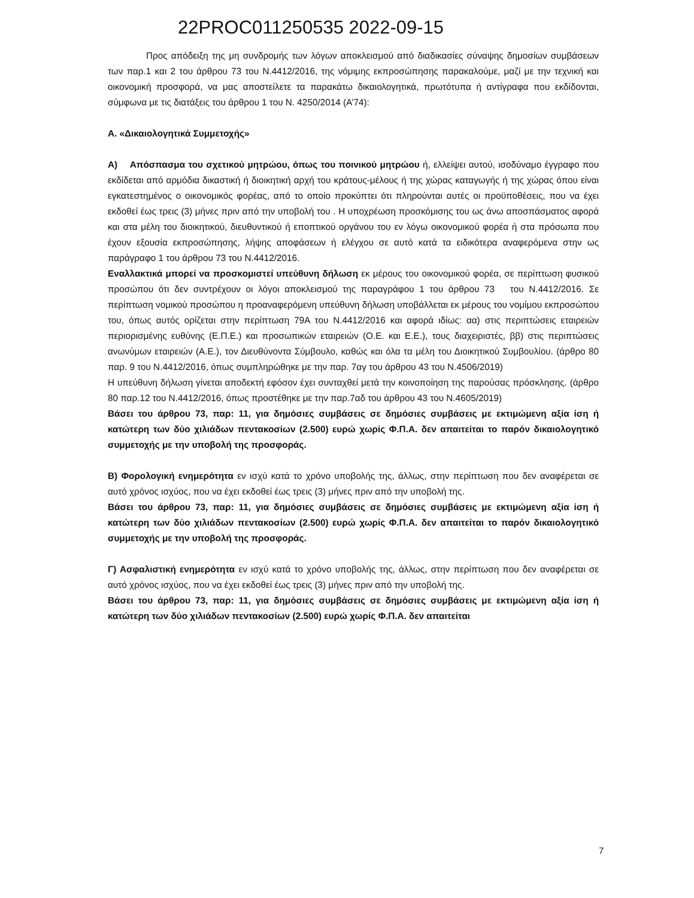22PROC011250535 2022-09-15
Προς απόδειξη της μη συνδρομής των λόγων αποκλεισμού από διαδικασίες σύναψης δημοσίων συμβάσεων των παρ.1 και 2 του άρθρου 73 του Ν.4412/2016, της νόμιμης εκπροσώπησης παρακαλούμε, μαζί με την τεχνική και οικονομική προσφορά, να μας αποστείλετε τα παρακάτω δικαιολογητικά, πρωτότυπα ή αντίγραφα που εκδίδονται, σύμφωνα με τις διατάξεις του άρθρου 1 του Ν. 4250/2014 (Α’74):
Α. «Δικαιολογητικά Συμμετοχής»
Α) Απόσπασμα του σχετικού μητρώου, όπως του ποινικού μητρώου ή, ελλείψει αυτού, ισοδύναμο έγγραφο που εκδίδεται από αρμόδια δικαστική ή διοικητική αρχή του κράτους-μέλους ή της χώρας καταγωγής ή της χώρας όπου είναι εγκατεστημένος ο οικονομικός φορέας, από το οποίο προκύπτει ότι πληρούνται αυτές οι προϋποθέσεις, που να έχει εκδοθεί έως τρεις (3) μήνες πριν από την υποβολή του . Η υποχρέωση προσκόμισης του ως άνω αποσπάσματος αφορά και στα μέλη του διοικητικού, διευθυντικού ή εποπτικού οργάνου του εν λόγω οικονομικού φορέα ή στα πρόσωπα που έχουν εξουσία εκπροσώπησης, λήψης αποφάσεων ή ελέγχου σε αυτό κατά τα ειδικότερα αναφερόμενα στην ως παράγραφο 1 του άρθρου 73 του Ν.4412/2016.
Εναλλακτικά μπορεί να προσκομιστεί υπεύθυνη δήλωση εκ μέρους του οικονομικού φορέα, σε περίπτωση φυσικού προσώπου ότι δεν συντρέχουν οι λόγοι αποκλεισμού της παραγράφου 1 του άρθρου 73 του Ν.4412/2016. Σε περίπτωση νομικού προσώπου η προαναφερόμενη υπεύθυνη δήλωση υποβάλλεται εκ μέρους του νομίμου εκπροσώπου του, όπως αυτός ορίζεται στην περίπτωση 79Α του Ν.4412/2016 και αφορά ιδίως: αα) στις περιπτώσεις εταιρειών περιορισμένης ευθύνης (Ε.Π.Ε.) και προσωπικών εταιρειών (Ο.Ε. και Ε.Ε.), τους διαχειριστές, ββ) στις περιπτώσεις ανωνύμων εταιρειών (Α.Ε.), τον Διευθύνοντα Σύμβουλο, καθώς και όλα τα μέλη του Διοικητικού Συμβουλίου. (άρθρο 80 παρ. 9 του Ν.4412/2016, όπως συμπληρώθηκε με την παρ. 7αγ του άρθρου 43 του Ν.4506/2019)
Η υπεύθυνη δήλωση γίνεται αποδεκτή εφόσον έχει συνταχθεί μετά την κοινοποίηση της παρούσας πρόσκλησης. (άρθρο 80 παρ.12 του Ν.4412/2016, όπως προστέθηκε με την παρ.7αδ του άρθρου 43 του Ν.4605/2019)
Βάσει του άρθρου 73, παρ: 11, για δημόσιες συμβάσεις σε δημόσιες συμβάσεις με εκτιμώμενη αξία ίση ή κατώτερη των δύο χιλιάδων πεντακοσίων (2.500) ευρώ χωρίς Φ.Π.Α. δεν απαιτείται το παρόν δικαιολογητικό συμμετοχής με την υποβολή της προσφοράς.
Β) Φορολογική ενημερότητα εν ισχύ κατά το χρόνο υποβολής της, άλλως, στην περίπτωση που δεν αναφέρεται σε αυτό χρόνος ισχύος, που να έχει εκδοθεί έως τρεις (3) μήνες πριν από την υποβολή της.
Βάσει του άρθρου 73, παρ: 11, για δημόσιες συμβάσεις σε δημόσιες συμβάσεις με εκτιμώμενη αξία ίση ή κατώτερη των δύο χιλιάδων πεντακοσίων (2.500) ευρώ χωρίς Φ.Π.Α. δεν απαιτείται το παρόν δικαιολογητικό συμμετοχής με την υποβολή της προσφοράς.
Γ) Ασφαλιστική ενημερότητα εν ισχύ κατά το χρόνο υποβολής της, άλλως, στην περίπτωση που δεν αναφέρεται σε αυτό χρόνος ισχύος, που να έχει εκδοθεί έως τρεις (3) μήνες πριν από την υποβολή της.
Βάσει του άρθρου 73, παρ: 11, για δημόσιες συμβάσεις σε δημόσιες συμβάσεις με εκτιμώμενη αξία ίση ή κατώτερη των δύο χιλιάδων πεντακοσίων (2.500) ευρώ χωρίς Φ.Π.Α. δεν απαιτείται
7